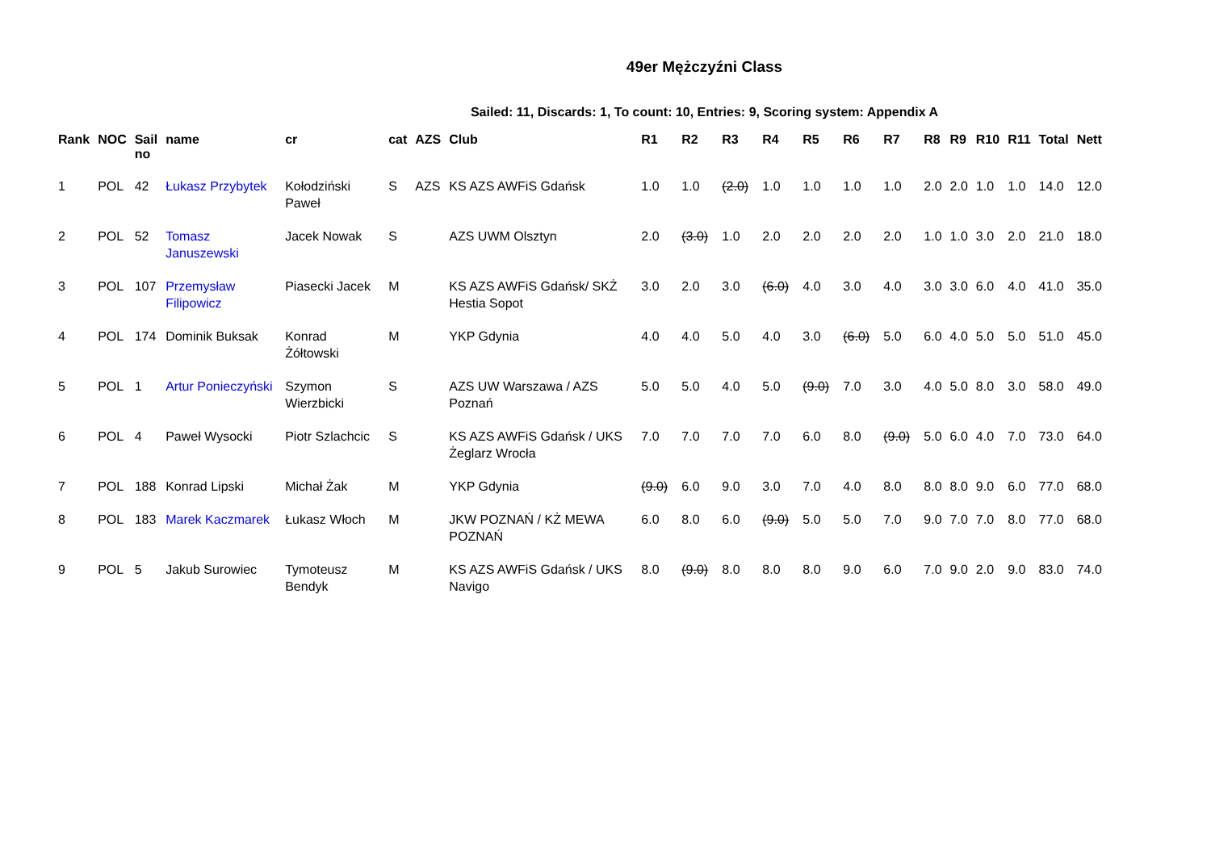49er Mężczyźni Class
Sailed: 11, Discards: 1, To count: 10, Entries: 9, Scoring system: Appendix A
| Rank | NOC | Sail no | name | cr | cat | AZS | Club | R1 | R2 | R3 | R4 | R5 | R6 | R7 | R8 | R9 | R10 | R11 | Total | Nett |
| --- | --- | --- | --- | --- | --- | --- | --- | --- | --- | --- | --- | --- | --- | --- | --- | --- | --- | --- | --- | --- |
| 1 | POL | 42 | Łukasz Przybytek | Kołodziński Paweł | S | AZS | KS AZS AWFiS Gdańsk | 1.0 | 1.0 | (2.0) | 1.0 | 1.0 | 1.0 | 1.0 | 2.0 | 2.0 | 1.0 | 1.0 | 14.0 | 12.0 |
| 2 | POL | 52 | Tomasz Januszewski | Jacek Nowak | S | | AZS UWM Olsztyn | 2.0 | (3.0) | 1.0 | 2.0 | 2.0 | 2.0 | 2.0 | 1.0 | 1.0 | 3.0 | 2.0 | 21.0 | 18.0 |
| 3 | POL | 107 | Przemysław Filipowicz | Piasecki Jacek | M | | KS AZS AWFiS Gdańsk/ SKŻ Hestia Sopot | 3.0 | 2.0 | 3.0 | (6.0) | 4.0 | 3.0 | 4.0 | 3.0 | 3.0 | 6.0 | 4.0 | 41.0 | 35.0 |
| 4 | POL | 174 | Dominik Buksak | Konrad Żółtowski | M | | YKP Gdynia | 4.0 | 4.0 | 5.0 | 4.0 | 3.0 | (6.0) | 5.0 | 6.0 | 4.0 | 5.0 | 5.0 | 51.0 | 45.0 |
| 5 | POL | 1 | Artur Ponieczyński | Szymon Wierzbicki | S | | AZS UW Warszawa / AZS Poznań | 5.0 | 5.0 | 4.0 | 5.0 | (9.0) | 7.0 | 3.0 | 4.0 | 5.0 | 8.0 | 3.0 | 58.0 | 49.0 |
| 6 | POL | 4 | Paweł Wysocki | Piotr Szlachcic | S | | KS AZS AWFiS Gdańsk / UKS Żeglarz Wrocła | 7.0 | 7.0 | 7.0 | 7.0 | 6.0 | 8.0 | (9.0) | 5.0 | 6.0 | 4.0 | 7.0 | 73.0 | 64.0 |
| 7 | POL | 188 | Konrad Lipski | Michał Żak | M | | YKP Gdynia | (9.0) | 6.0 | 9.0 | 3.0 | 7.0 | 4.0 | 8.0 | 8.0 | 8.0 | 9.0 | 6.0 | 77.0 | 68.0 |
| 8 | POL | 183 | Marek Kaczmarek | Łukasz Włoch | M | | JKW POZNAŃ / KŻ MEWA POZNAŃ | 6.0 | 8.0 | 6.0 | (9.0) | 5.0 | 5.0 | 7.0 | 9.0 | 7.0 | 7.0 | 8.0 | 77.0 | 68.0 |
| 9 | POL | 5 | Jakub Surowiec | Tymoteusz Bendyk | M | | KS AZS AWFiS Gdańsk / UKS Navigo | 8.0 | (9.0) | 8.0 | 8.0 | 8.0 | 9.0 | 6.0 | 7.0 | 9.0 | 2.0 | 9.0 | 83.0 | 74.0 |